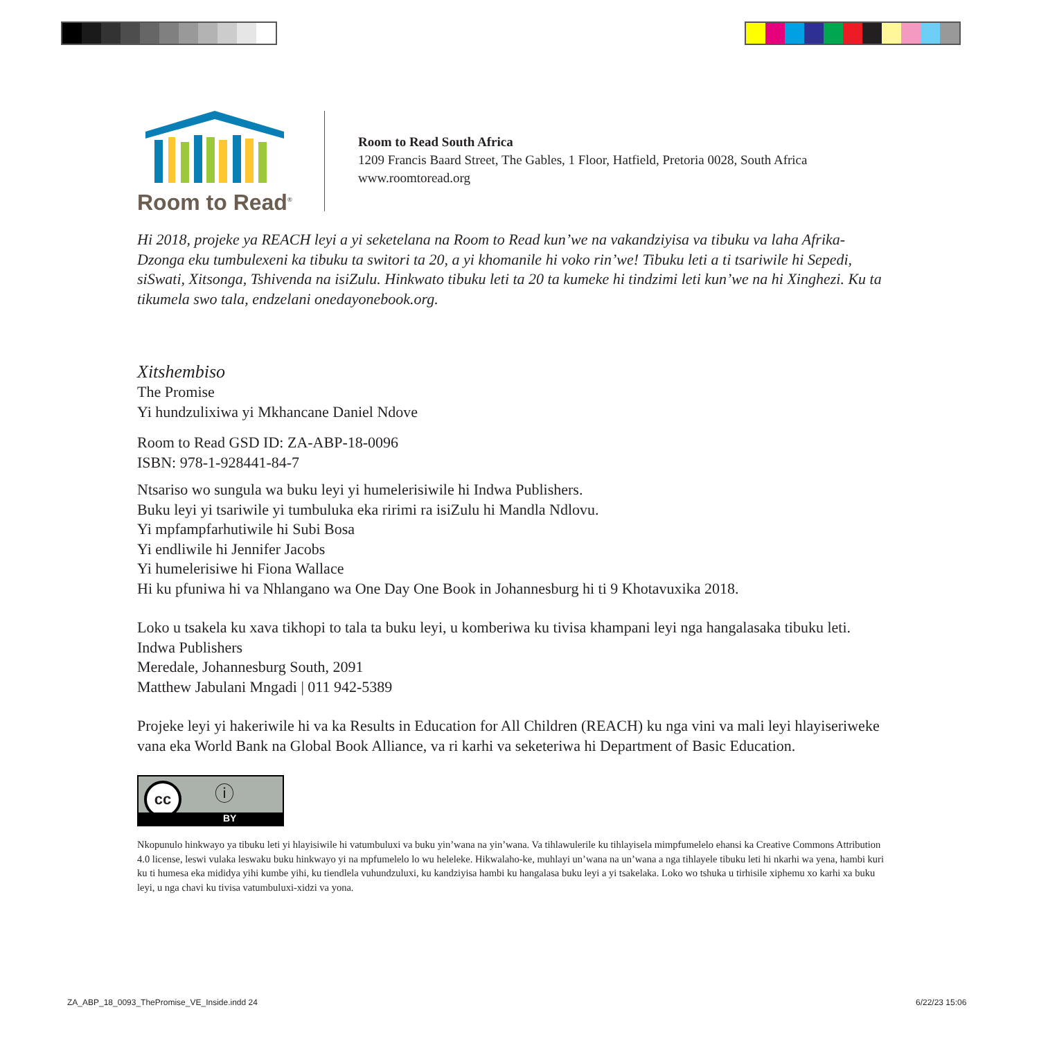Room to Read<sup>®</sup>
Room to Read South Africa
1209 Francis Baard Street, The Gables, 1 Floor, Hatfield, Pretoria 0028, South Africa
www.roomtoread.org
Hi 2018, projeke ya REACH leyi a yi seketelana na Room to Read kun’we na vakandziyisa va tibuku va laha Afrika-Dzonga eku tumbulexeni ka tibuku ta switori ta 20, a yi khomanile hi voko rin’we! Tibuku leti a ti tsariwile hi Sepedi, siSwati, Xitsonga, Tshivenda na isiZulu. Hinkwato tibuku leti ta 20 ta kumeke hi tindzimi leti kun’we na hi Xinghezi. Ku ta tikumela swo tala, endzelani onedayonebook.org.
Xitshembiso
The Promise
Yi hundzulixiwa yi Mkhancane Daniel Ndove
Room to Read GSD ID: ZA-ABP-18-0096
ISBN: 978-1-928441-84-7
Ntsariso wo sungula wa buku leyi yi humelerisiwile hi Indwa Publishers.
Buku leyi yi tsariwile yi tumbuluka eka ririmi ra isiZulu hi Mandla Ndlovu.
Yi mpfampfarhutiwile hi Subi Bosa
Yi endliwile hi Jennifer Jacobs
Yi humelerisiwe hi Fiona Wallace
Hi ku pfuniwa hi va Nhlangano wa One Day One Book in Johannesburg hi ti 9 Khotavuxika 2018.
Loko u tsakela ku xava tikhopi to tala ta buku leyi, u komberiwa ku tivisa khampani leyi nga hangalasaka tibuku leti.
Indwa Publishers
Meredale, Johannesburg South, 2091
Matthew Jabulani Mngadi | 011 942-5389
Projeke leyi yi hakeriwile hi va ka Results in Education for All Children (REACH) ku nga vini va mali leyi hlayiseriweke vana eka World Bank na Global Book Alliance, va ri karhi va seketeriwa hi Department of Basic Education.
cc ⓘ
BY
Nkopunulo hinkwayo ya tibuku leti yi hlayisiwile hi vatumbuluxi va buku yin’wana na yin’wana. Va tihlawulerile ku tihlayisela mimpfumelelo ehansi ka Creative Commons Attribution 4.0 license, leswi vulaka leswaku buku hinkwayo yi na mpfumelelo lo wu heleleke. Hikwalaho-ke, muhlayi un’wana na un’wana a nga tihlayele tibuku leti hi nkarhi wa yena, hambi kuri ku ti humesa eka mididya yihi kumbe yihi, ku tiendlela vuhundzuluxi, ku kandziyisa hambi ku hangalasa buku leyi a yi tsakelaka. Loko wo tshuka u tirhisile xiphemu xo karhi xa buku leyi, u nga chavi ku tivisa vatumbuluxi-xidzi va yona.
ZA_ABP_18_0093_ThePromise_VE_Inside.indd 24
6/22/23 15:06